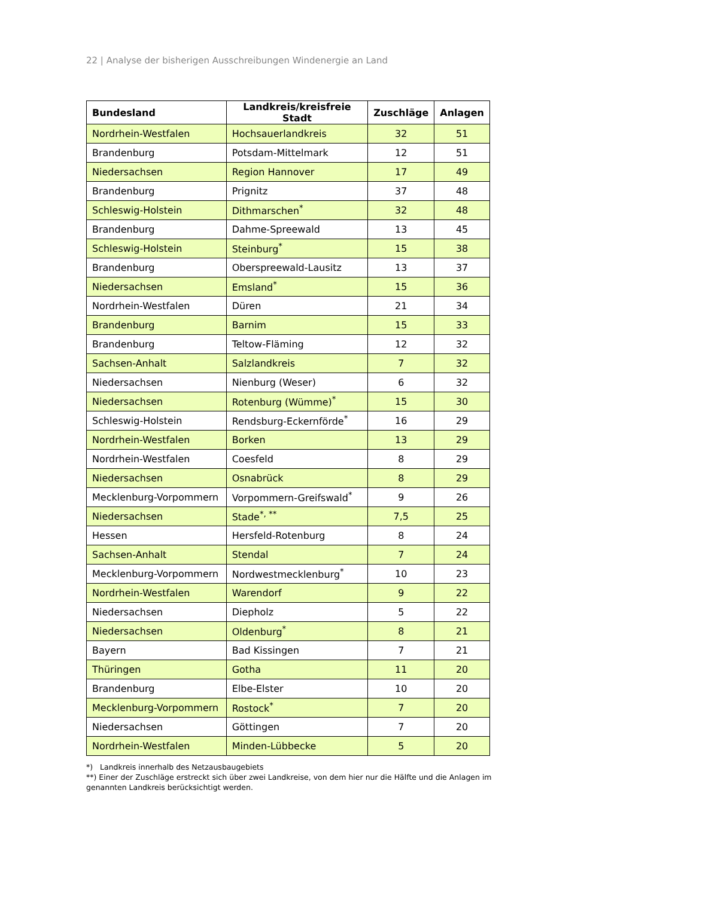22 | Analyse der bisherigen Ausschreibungen Windenergie an Land
| Bundesland | Landkreis/kreisfreie Stadt | Zuschläge | Anlagen |
| --- | --- | --- | --- |
| Nordrhein-Westfalen | Hochsauerlandkreis | 32 | 51 |
| Brandenburg | Potsdam-Mittelmark | 12 | 51 |
| Niedersachsen | Region Hannover | 17 | 49 |
| Brandenburg | Prignitz | 37 | 48 |
| Schleswig-Holstein | Dithmarschen<sup>*</sup> | 32 | 48 |
| Brandenburg | Dahme-Spreewald | 13 | 45 |
| Schleswig-Holstein | Steinburg<sup>*</sup> | 15 | 38 |
| Brandenburg | Oberspreewald-Lausitz | 13 | 37 |
| Niedersachsen | Emsland<sup>*</sup> | 15 | 36 |
| Nordrhein-Westfalen | Düren | 21 | 34 |
| Brandenburg | Barnim | 15 | 33 |
| Brandenburg | Teltow-Fläming | 12 | 32 |
| Sachsen-Anhalt | Salzlandkreis | 7 | 32 |
| Niedersachsen | Nienburg (Weser) | 6 | 32 |
| Niedersachsen | Rotenburg (Wümme)<sup>*</sup> | 15 | 30 |
| Schleswig-Holstein | Rendsburg-Eckernförde<sup>*</sup> | 16 | 29 |
| Nordrhein-Westfalen | Borken | 13 | 29 |
| Nordrhein-Westfalen | Coesfeld | 8 | 29 |
| Niedersachsen | Osnabrück | 8 | 29 |
| Mecklenburg-Vorpommern | Vorpommern-Greifswald<sup>*</sup> | 9 | 26 |
| Niedersachsen | Stade<sup>*, **</sup> | 7,5 | 25 |
| Hessen | Hersfeld-Rotenburg | 8 | 24 |
| Sachsen-Anhalt | Stendal | 7 | 24 |
| Mecklenburg-Vorpommern | Nordwestmecklenburg<sup>*</sup> | 10 | 23 |
| Nordrhein-Westfalen | Warendorf | 9 | 22 |
| Niedersachsen | Diepholz | 5 | 22 |
| Niedersachsen | Oldenburg<sup>*</sup> | 8 | 21 |
| Bayern | Bad Kissingen | 7 | 21 |
| Thüringen | Gotha | 11 | 20 |
| Brandenburg | Elbe-Elster | 10 | 20 |
| Mecklenburg-Vorpommern | Rostock<sup>*</sup> | 7 | 20 |
| Niedersachsen | Göttingen | 7 | 20 |
| Nordrhein-Westfalen | Minden-Lübbecke | 5 | 20 |
*) Landkreis innerhalb des Netzausbaugebiets
**) Einer der Zuschläge erstreckt sich über zwei Landkreise, von dem hier nur die Hälfte und die Anlagen im genannten Landkreis berücksichtigt werden.